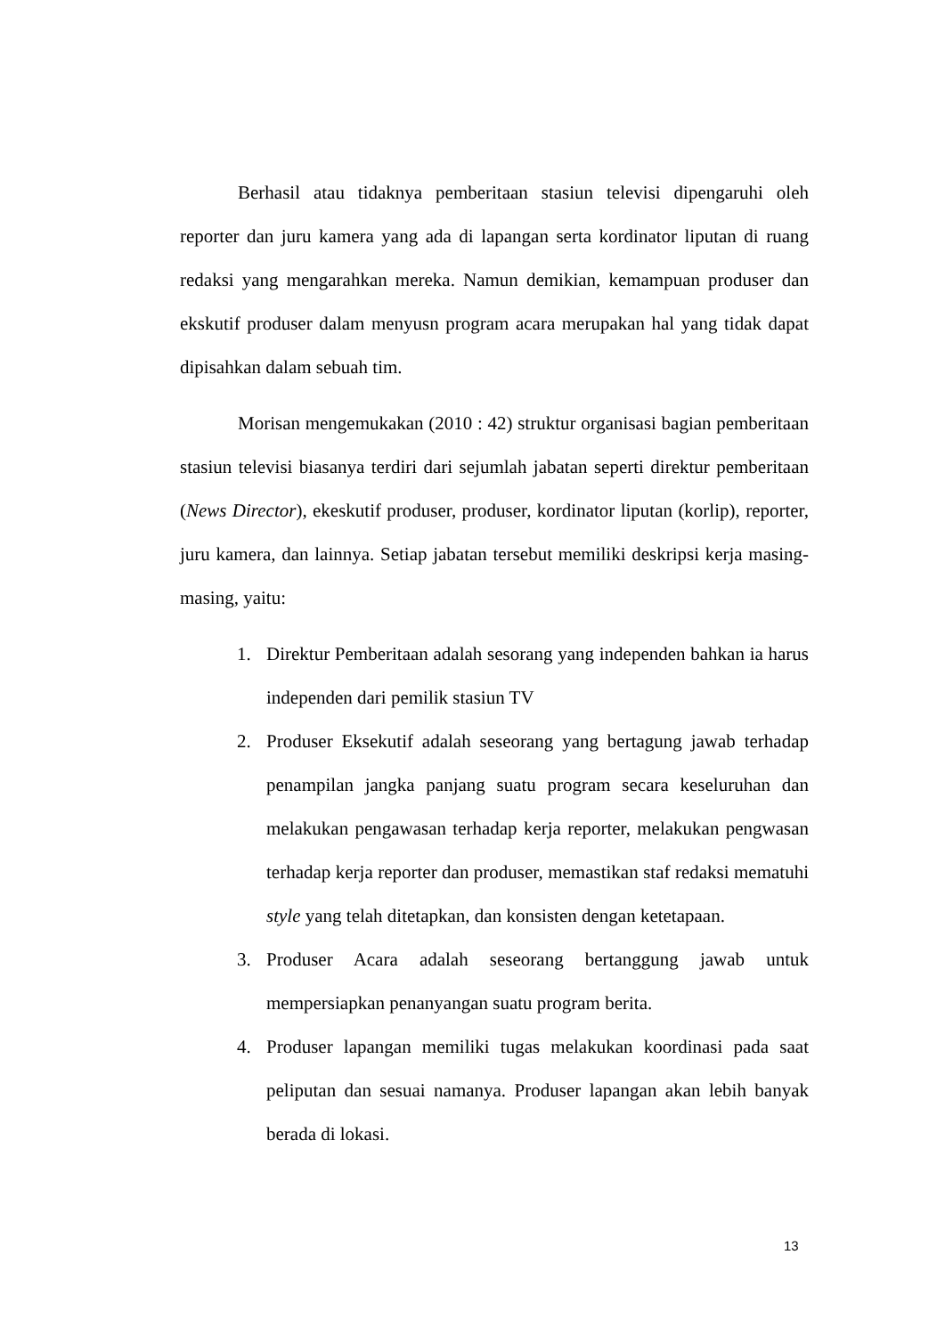Berhasil atau tidaknya pemberitaan stasiun televisi dipengaruhi oleh reporter dan juru kamera yang ada di lapangan serta kordinator liputan di ruang redaksi yang mengarahkan mereka. Namun demikian, kemampuan produser dan ekskutif produser dalam menyusn program acara merupakan hal yang tidak dapat dipisahkan dalam sebuah tim.
Morisan mengemukakan (2010 : 42) struktur organisasi bagian pemberitaan stasiun televisi biasanya terdiri dari sejumlah jabatan seperti direktur pemberitaan (News Director), ekeskutif produser, produser, kordinator liputan (korlip), reporter, juru kamera, dan lainnya. Setiap jabatan tersebut memiliki deskripsi kerja masing-masing, yaitu:
1. Direktur Pemberitaan adalah sesorang yang independen bahkan ia harus independen dari pemilik stasiun TV
2. Produser Eksekutif adalah seseorang yang bertagung jawab terhadap penampilan jangka panjang suatu program secara keseluruhan dan melakukan pengawasan terhadap kerja reporter, melakukan pengwasan terhadap kerja reporter dan produser, memastikan staf redaksi mematuhi style yang telah ditetapkan, dan konsisten dengan ketetapaan.
3. Produser Acara adalah seseorang bertanggung jawab untuk mempersiapkan penanyangan suatu program berita.
4. Produser lapangan memiliki tugas melakukan koordinasi pada saat peliputan dan sesuai namanya. Produser lapangan akan lebih banyak berada di lokasi.
13